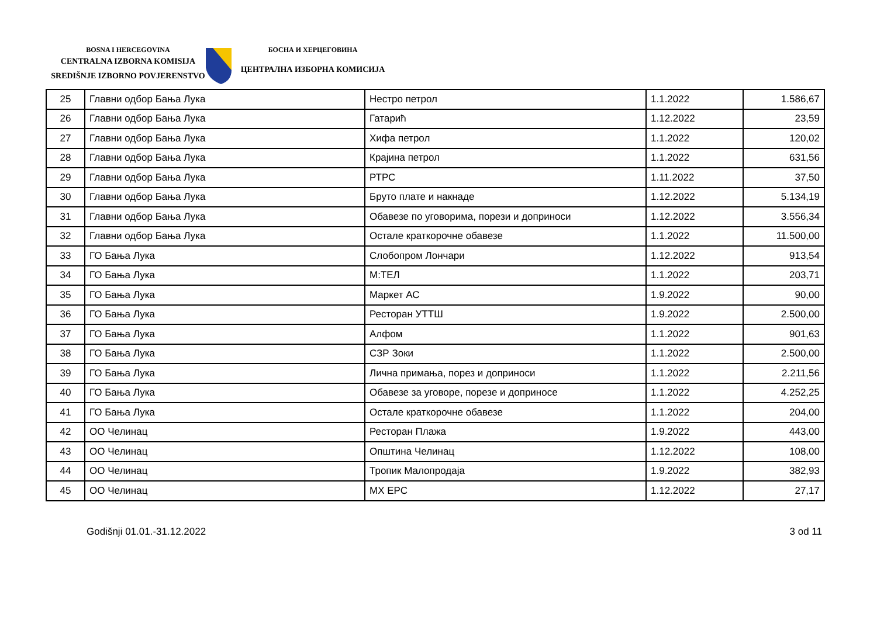BOSNA I HERCEGOVINA
CENTRALNA IZBORNA KOMISIJA
SREDIŠNJE IZBORNO POVJERENSTVO
БОСНА И ХЕРЦЕГОВИНА
ЦЕНТРАЛНА ИЗБОРНА КОМИСИЈА
| 25 | Главни одбор Бања Лука | Нестро петрол | 1.1.2022 | 1.586,67 |
| 26 | Главни одбор Бања Лука | Гатарић | 1.12.2022 | 23,59 |
| 27 | Главни одбор Бања Лука | Хифа петрол | 1.1.2022 | 120,02 |
| 28 | Главни одбор Бања Лука | Крајина петрол | 1.1.2022 | 631,56 |
| 29 | Главни одбор Бања Лука | РТРС | 1.11.2022 | 37,50 |
| 30 | Главни одбор Бања Лука | Бруто плате и накнаде | 1.12.2022 | 5.134,19 |
| 31 | Главни одбор Бања Лука | Обавезе по уговорима, порези и доприноси | 1.12.2022 | 3.556,34 |
| 32 | Главни одбор Бања Лука | Остале краткорочне обавезе | 1.1.2022 | 11.500,00 |
| 33 | ГО Бања Лука | Слобопром Лончари | 1.12.2022 | 913,54 |
| 34 | ГО Бања Лука | М:ТЕЛ | 1.1.2022 | 203,71 |
| 35 | ГО Бања Лука | Маркет АС | 1.9.2022 | 90,00 |
| 36 | ГО Бања Лука | Ресторан УТТШ | 1.9.2022 | 2.500,00 |
| 37 | ГО Бања Лука | Алфом | 1.1.2022 | 901,63 |
| 38 | ГО Бања Лука | СЗР Зоки | 1.1.2022 | 2.500,00 |
| 39 | ГО Бања Лука | Лична примања, порез и доприноси | 1.1.2022 | 2.211,56 |
| 40 | ГО Бања Лука | Обавезе за уговоре, порезе и доприносе | 1.1.2022 | 4.252,25 |
| 41 | ГО Бања Лука | Остале краткорочне обавезе | 1.1.2022 | 204,00 |
| 42 | ОО Челинац | Ресторан Плажа | 1.9.2022 | 443,00 |
| 43 | ОО Челинац | Општина Челинац | 1.12.2022 | 108,00 |
| 44 | ОО Челинац | Тропик Малопродаја | 1.9.2022 | 382,93 |
| 45 | ОО Челинац | МХ ЕРС | 1.12.2022 | 27,17 |
Godišnji 01.01.-31.12.2022 3 od 11